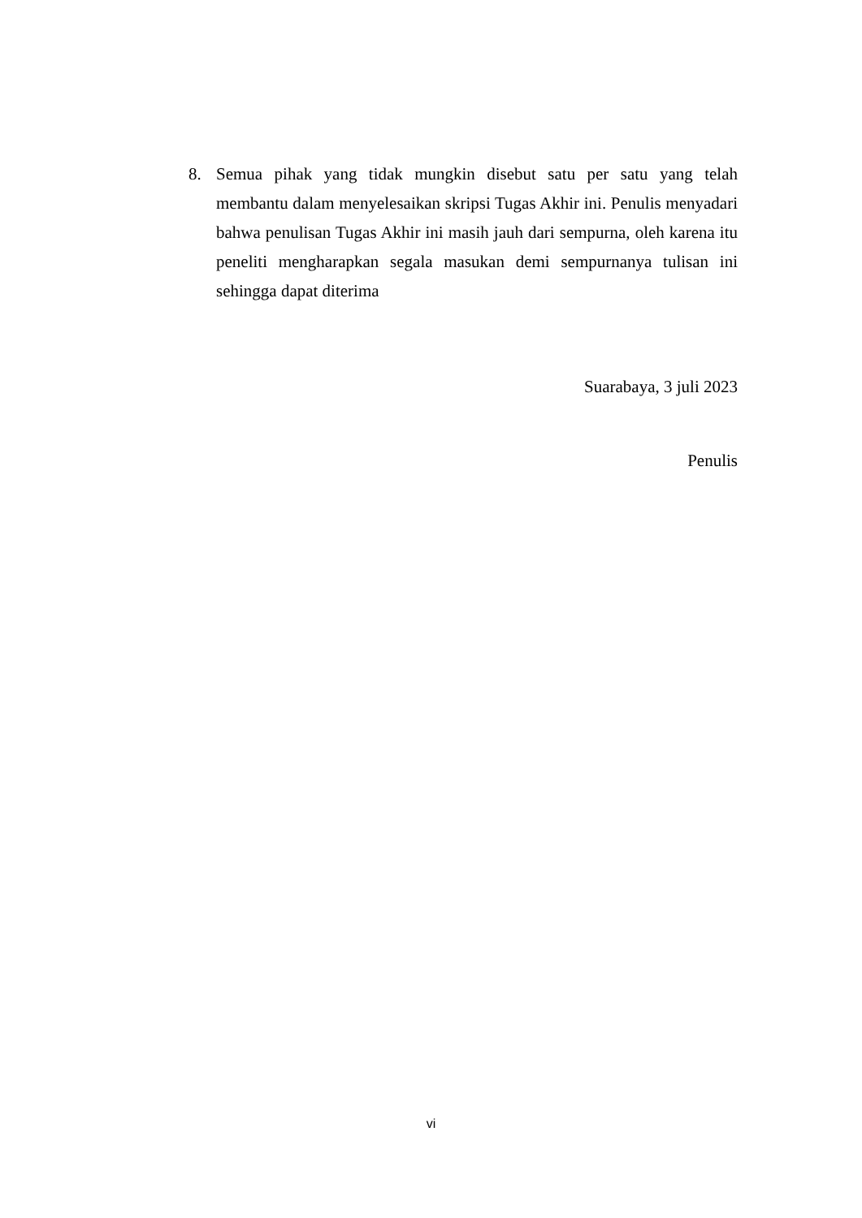8. Semua pihak yang tidak mungkin disebut satu per satu yang telah membantu dalam menyelesaikan skripsi Tugas Akhir ini. Penulis menyadari bahwa penulisan Tugas Akhir ini masih jauh dari sempurna, oleh karena itu peneliti mengharapkan segala masukan demi sempurnanya tulisan ini sehingga dapat diterima
Suarabaya, 3 juli 2023
Penulis
vi